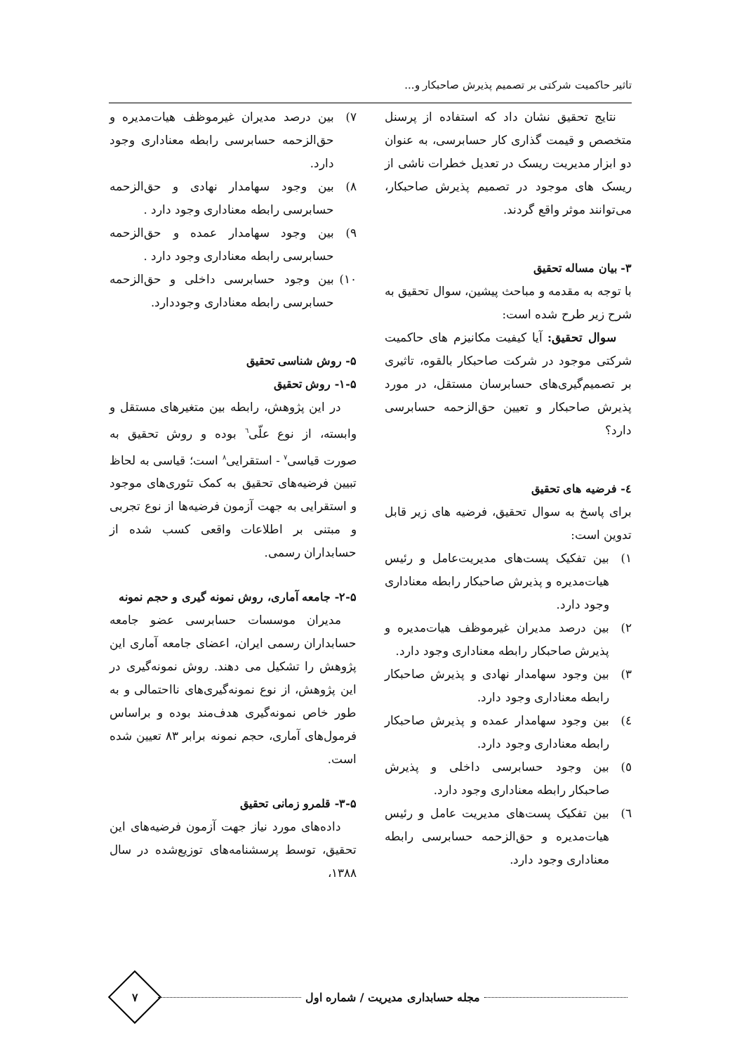تاثیر حاکمیت شرکتی بر تصمیم پذیرش صاحبکار و...
نتایج تحقیق نشان داد که استفاده از پرسنل متخصص و قیمت گذاری کار حسابرسی، به عنوان دو ابزار مدیریت ریسک در تعدیل خطرات ناشی از ریسک های موجود در تصمیم پذیرش صاحبکار، می‌توانند موثر واقع گردند.
۳- بیان مساله تحقیق
با توجه به مقدمه و مباحث پیشین، سوال تحقیق به شرح زیر طرح شده است:
سوال تحقیق: آیا کیفیت مکانیزم های حاکمیت شرکتی موجود در شرکت صاحبکار بالقوه، تاثیری بر تصمیم‌گیری‌های حسابرسان مستقل، در مورد پذیرش صاحبکار و تعیین حق‌الزحمه حسابرسی دارد؟
٤- فرضیه های تحقیق
برای پاسخ به سوال تحقیق، فرضیه های زیر قابل تدوین است:
۱) بین تفکیک پست‌های مدیریت‌عامل و رئیس هیات‌مدیره و پذیرش صاحبکار رابطه معناداری وجود دارد.
۲) بین درصد مدیران غیرموظف هیات‌مدیره و پذیرش صاحبکار رابطه معناداری وجود دارد.
۳) بین وجود سهامدار نهادی و پذیرش صاحبکار رابطه معناداری وجود دارد.
٤) بین وجود سهامدار عمده و پذیرش صاحبکار رابطه معناداری وجود دارد.
٥) بین وجود حسابرسی داخلی و پذیرش صاحبکار رابطه معناداری وجود دارد.
٦) بین تفکیک پست‌های مدیریت عامل و رئیس هیات‌مدیره و حق‌الزحمه حسابرسی رابطه معناداری وجود دارد.
۷) بین درصد مدیران غیرموظف هیات‌مدیره و حق‌الزحمه حسابرسی رابطه معناداری وجود دارد.
۸) بین وجود سهامدار نهادی و حق‌الزحمه حسابرسی رابطه معناداری وجود دارد .
۹) بین وجود سهامدار عمده و حق‌الزحمه حسابرسی رابطه معناداری وجود دارد .
۱۰) بین وجود حسابرسی داخلی و حق‌الزحمه حسابرسی رابطه معناداری وجوددارد.
۵- روش شناسی تحقیق
۱-۵- روش تحقیق
در این پژوهش، رابطه بین متغیرهای مستقل و وابسته، از نوع علّی<sup>٦</sup> بوده و روش تحقیق به صورت قیاسی<sup>۷</sup> - استقرایی<sup>۸</sup> است؛ قیاسی به لحاظ تبیین فرضیه‌های تحقیق به کمک تئوری‌های موجود و استقرایی به جهت آزمون فرضیه‌ها از نوع تجربی و مبتنی بر اطلاعات واقعی کسب شده از حسابداران رسمی.
۲-۵- جامعه آماری، روش نمونه گیری و حجم نمونه
مدیران موسسات حسابرسی عضو جامعه حسابداران رسمی ایران، اعضای جامعه آماری این پژوهش را تشکیل می دهند. روش نمونه‌گیری در این پژوهش، از نوع نمونه‌گیری‌های نااحتمالی و به طور خاص نمونه‌گیری هدف‌مند بوده و براساس فرمول‌های آماری، حجم نمونه برابر ۸۳ تعیین شده است.
۳-۵- قلمرو زمانی تحقیق
داده‌های مورد نیاز جهت آزمون فرضیه‌های این تحقیق، توسط پرسشنامه‌های توزیع‌شده در سال ۱۳۸۸،
مجله حسابداری مدیریت / شماره اول
۷